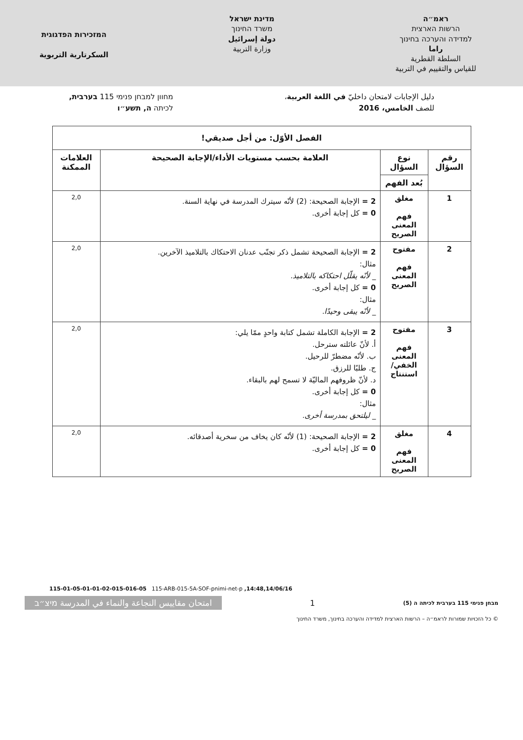ראמ״ה
הרשות הארצית
למדידה והערכה בחינוך
راما
السلطة القطرية
للقياس والتقييم في التربية
מדינת ישראל
משרד החינוך
دولة إسرائيل
وزارة التربية
המזכירות הפדגוגית
السكرتارية التربوية
دليل الإجابات لامتحان داخليّ في اللغة العربية،
للصف الخامس، 2016
מחוון למבחן פנימי 115 בערבית,
לכיתה ה, תשע״ו
| الفصل الأوّل: من أجل صديقي! | | | |
| --- | --- | --- | --- |
| رقم السؤال | نوع السؤال | العلامة بحسب مستويات الأداء/الإجابة الصحيحة | العلامات الممكنة |
| | بُعد الفهم | | |
| 1 | مغلق فهم المعنى الصريح | 2 = الإجابة الصحيحة: (2) لأنّه سيترك المدرسة في نهاية السنة. 0 = كل إجابة أخرى. | 2,0 |
| 2 | مفتوح فهم المعنى الصريح | 2 = الإجابة الصحيحة تشمل ذكر تجنّب عدنان الاحتكاك بالتلاميذ الآخرين. مثال: _ لأنّه يقلّل احتكاكه بالتلاميذ. 0 = كل إجابة أخرى. مثال: _ لأنّه يبقى وحيدًا. | 2,0 |
| 3 | مفتوح فهم المعنى الخفي/ استنتاج | 2 = الإجابة الكاملة تشمل كتابة واحدٍ ممّا يلي: أ. لأنّ عائلته سترحل. ب. لأنّه مضطرّ للرحيل. ج. طلبًا للرزق. د. لأنّ ظروفهم الماليّة لا تسمح لهم بالبقاء. 0 = كل إجابة أخرى. مثال: _ ليلتحق بمدرسة أخرى. | 2,0 |
| 4 | مغلق فهم المعنى الصريح | 2 = الإجابة الصحيحة: (1) لأنّه كان يخاف من سخرية أصدقائه. 0 = كل إجابة أخرى. | 2,0 |
115-01-05-01-01-02-015-016-05 115-ARB-015-5A-SOF-pnimi-net-p ,14:48,14/06/16
מבחן פנימי 115 בערבית לכיתה ה (5)
1
امتحان مقاييس النجاعة والنماء في المدرسة מיצ״ב
© כל הזכויות שמורות לראמ״ה – הרשות הארצית למדידה והערכה בחינוך, משרד החינוך